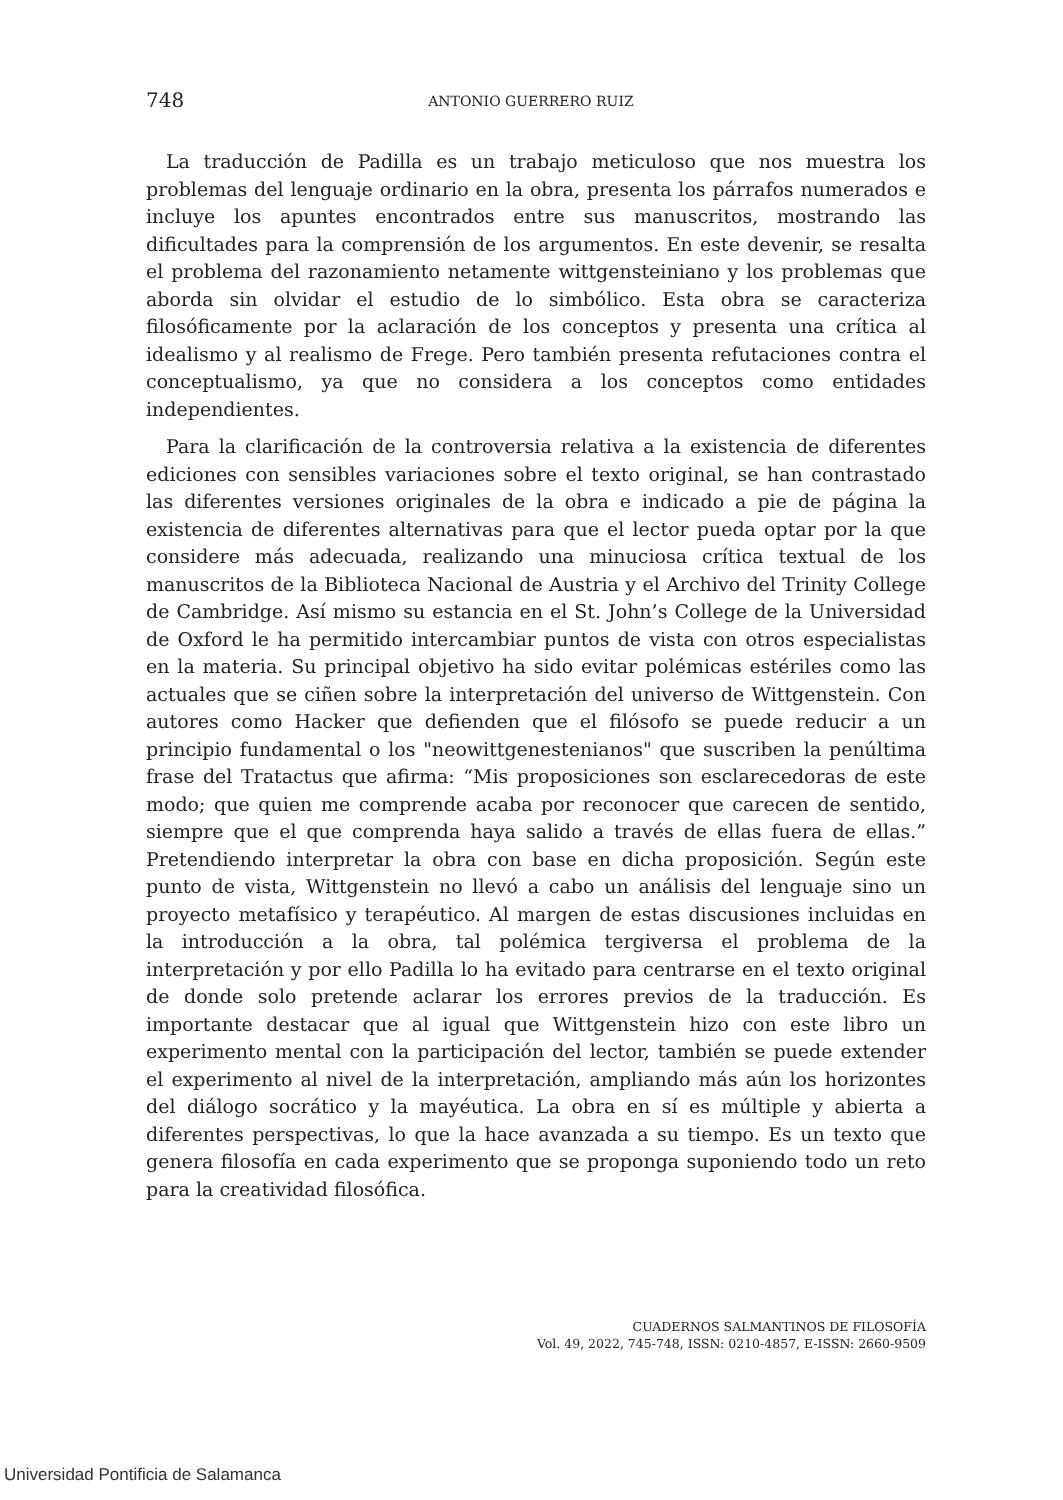748 ANTONIO GUERRERO RUIZ
La traducción de Padilla es un trabajo meticuloso que nos muestra los problemas del lenguaje ordinario en la obra, presenta los párrafos numerados e incluye los apuntes encontrados entre sus manuscritos, mostrando las dificultades para la comprensión de los argumentos. En este devenir, se resalta el problema del razonamiento netamente wittgensteiniano y los problemas que aborda sin olvidar el estudio de lo simbólico. Esta obra se caracteriza filosóficamente por la aclaración de los conceptos y presenta una crítica al idealismo y al realismo de Frege. Pero también presenta refutaciones contra el conceptualismo, ya que no considera a los conceptos como entidades independientes.
Para la clarificación de la controversia relativa a la existencia de diferentes ediciones con sensibles variaciones sobre el texto original, se han contrastado las diferentes versiones originales de la obra e indicado a pie de página la existencia de diferentes alternativas para que el lector pueda optar por la que considere más adecuada, realizando una minuciosa crítica textual de los manuscritos de la Biblioteca Nacional de Austria y el Archivo del Trinity College de Cambridge. Así mismo su estancia en el St. John’s College de la Universidad de Oxford le ha permitido intercambiar puntos de vista con otros especialistas en la materia. Su principal objetivo ha sido evitar polémicas estériles como las actuales que se ciñen sobre la interpretación del universo de Wittgenstein. Con autores como Hacker que defienden que el filósofo se puede reducir a un principio fundamental o los "neowittgenestenianos" que suscriben la penúltima frase del Tratactus que afirma: “Mis proposiciones son esclarecedoras de este modo; que quien me comprende acaba por reconocer que carecen de sentido, siempre que el que comprenda haya salido a través de ellas fuera de ellas.” Pretendiendo interpretar la obra con base en dicha proposición. Según este punto de vista, Wittgenstein no llevó a cabo un análisis del lenguaje sino un proyecto metafísico y terapéutico. Al margen de estas discusiones incluidas en la introducción a la obra, tal polémica tergiversa el problema de la interpretación y por ello Padilla lo ha evitado para centrarse en el texto original de donde solo pretende aclarar los errores previos de la traducción. Es importante destacar que al igual que Wittgenstein hizo con este libro un experimento mental con la participación del lector, también se puede extender el experimento al nivel de la interpretación, ampliando más aún los horizontes del diálogo socrático y la mayéutica. La obra en sí es múltiple y abierta a diferentes perspectivas, lo que la hace avanzada a su tiempo. Es un texto que genera filosofía en cada experimento que se proponga suponiendo todo un reto para la creatividad filosófica.
CUADERNOS SALMANTINOS DE FILOSOFÍA
Vol. 49, 2022, 745-748, ISSN: 0210-4857, E-ISSN: 2660-9509
Universidad Pontificia de Salamanca